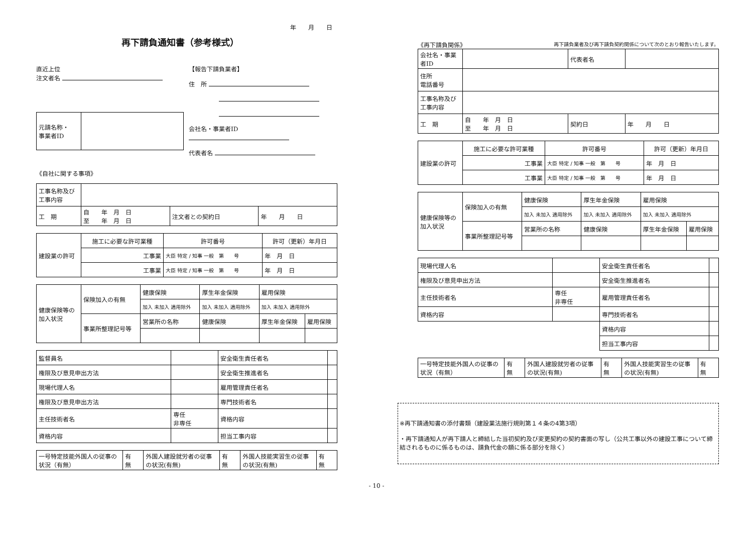年　　月　　日
再下請負通知書（参考様式）
直近上位
注文者名
| 元請名称・ 事業者ID | |
【報告下請負業者】
住　所
会社名・事業者ID
代表者名
《自社に関する事項》
| 工事名称及び工事内容 | | | |
| 工 期 | 自 年 月 日 至 年 月 日 | 注文者との契約日 | 年 月 日 |
| 建設業の許可 | 施工に必要な許可業種 | 許可番号 | 許可（更新）年月日 |
| | 工事業 | 大臣 特定 / 知事 一般 第 号 | 年 月 日 |
| | 工事業 | 大臣 特定 / 知事 一般 第 号 | 年 月 日 |
| 健康保険等の加入状況 | 保険加入の有無 | 健康保険 | 厚生年金保険 | 雇用保険 | |
| | | 加入 未加入 適用除外 | 加入 未加入 適用除外 | 加入 未加入 適用除外 | |
| | 事業所整理記号等 | 営業所の名称 | 健康保険 | 厚生年金保険 | 雇用保険 |
| 監督員名 | | 安全衛生責任者名 | |
| 権限及び意見申出方法 | | 安全衛生推進者名 | |
| 現場代理人名 | | 雇用管理責任者名 | |
| 権限及び意見申出方法 | | 専門技術者名 | |
| 主任技術者名 | 専任 非専任 | 資格内容 | |
| 資格内容 | | 担当工事内容 | |
| 一号特定技能外国人の従事の状況（有無） | 有 無 | 外国人建設就労者の従事の状況(有無) | 有 無 | 外国人技能実習生の従事の状況(有無) | 有 無 |
《再下請負関係》 再下請負業者及び再下請負契約関係について次のとおり報告いたします。
| 会社名・事業者ID | | 代表者名 | |
| 住所 電話番号 | | | |
| 工事名称及び工事内容 | | | |
| 工 期 | 自 年 月 日 至 年 月 日 | 契約日 | 年 月 日 |
| 建設業の許可 | 施工に必要な許可業種 | 許可番号 | 許可（更新）年月日 |
| | 工事業 | 大臣 特定 / 知事 一般 第 号 | 年 月 日 |
| | 工事業 | 大臣 特定 / 知事 一般 第 号 | 年 月 日 |
| 健康保険等の加入状況 | 保険加入の有無 | 健康保険 | 厚生年金保険 | 雇用保険 | |
| | | 加入 未加入 適用除外 | 加入 未加入 適用除外 | 加入 未加入 適用除外 | |
| | 事業所整理記号等 | 営業所の名称 | 健康保険 | 厚生年金保険 | 雇用保険 |
| 現場代理人名 | | 安全衛生責任者名 | |
| 権限及び意見申出方法 | | 安全衛生推進者名 | |
| 主任技術者名 | 専任 非専任 | 雇用管理責任者名 | |
| 資格内容 | | 専門技術者名 | |
| | | 資格内容 | |
| | | 担当工事内容 | |
| 一号特定技能外国人の従事の状況（有無） | 有 無 | 外国人建設就労者の従事の状況(有無) | 有 無 | 外国人技能実習生の従事の状況(有無) | 有 無 |
※再下請通知書の添付書類（建設業法施行規則第１４条の4第3項）
・再下請通知人が再下請人と締結した当初契約及び変更契約の契約書面の写し（公共工事以外の建設工事について締結されるものに係るものは、請負代金の額に係る部分を除く）
- 10 -